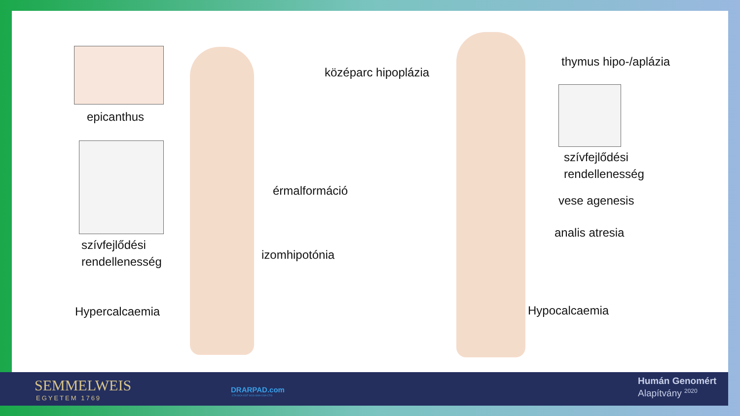epicanthus
szívfejlődési
rendellenesség
érmalformáció
izomhipotónia
Hypercalcaemia
középarc hipoplázia
thymus hipo-/aplázia
szívfejlődési
rendellenesség
vese agenesis
analis atresia
Hypocalcaemia
SEMMELWEIS
EGYETEM 1769
DRARPAD.com
CTA GCA CGT GCG GGA CGA CTG
Humán Genomért
Alapítvány <sup>2020</sup>